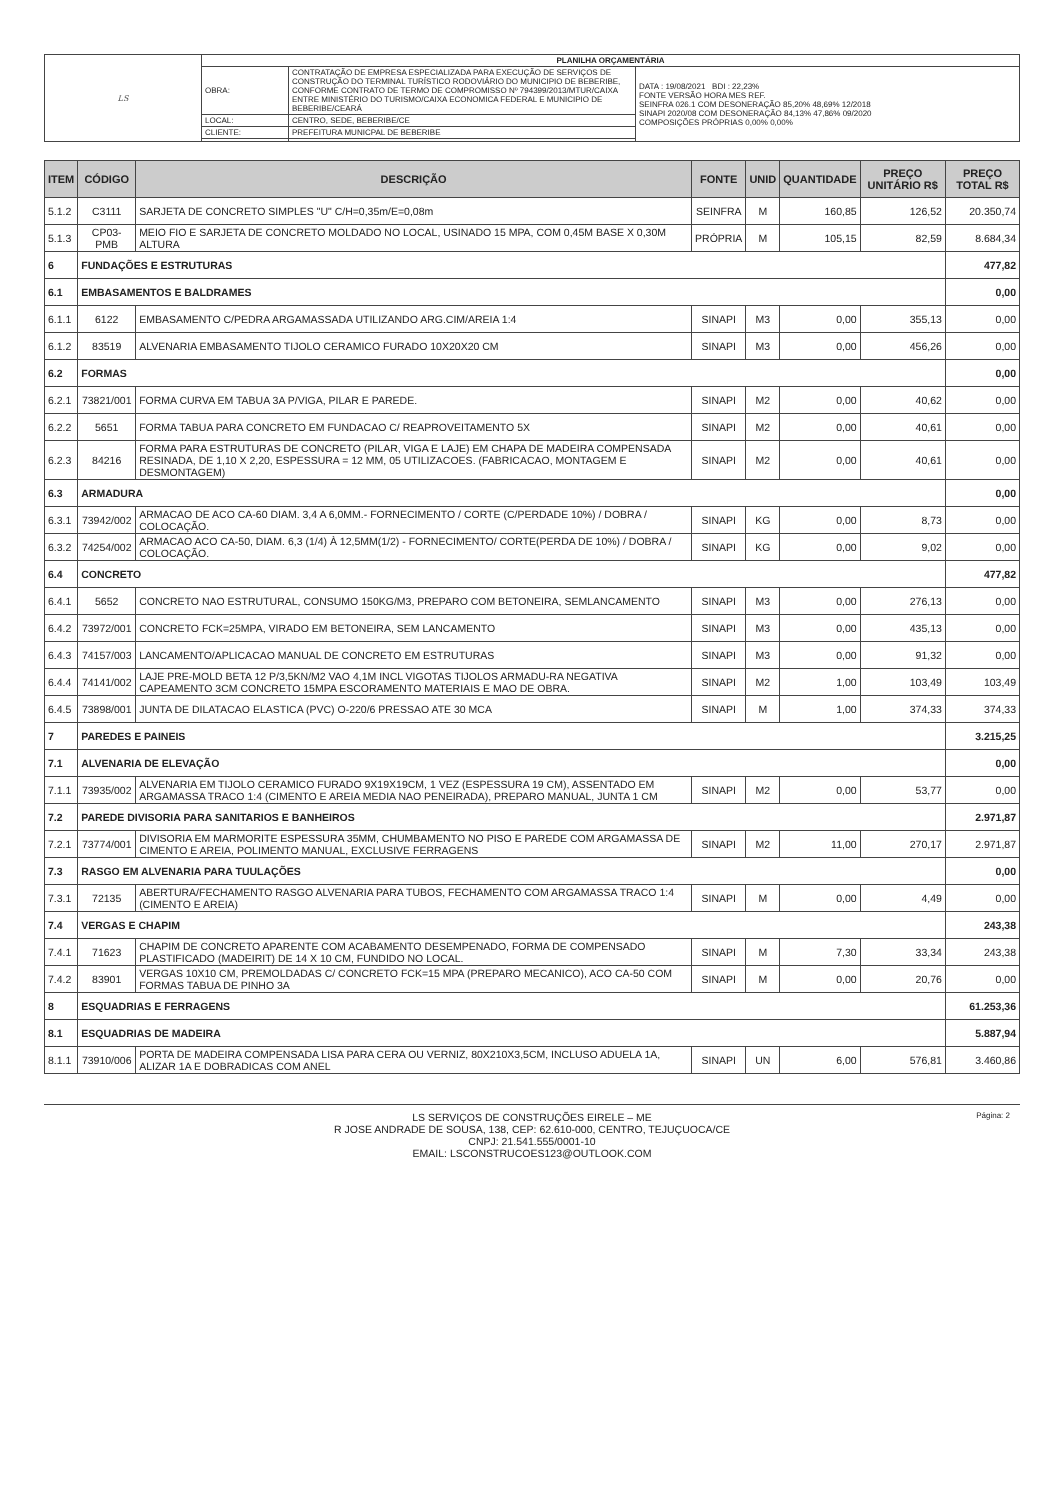| LS | PLANILHA ORÇAMENTÁRIA | | |
| | OBRA: | CONTRATAÇÃO DE EMPRESA ESPECIALIZADA PARA EXECUÇÃO DE SERVIÇOS DE CONSTRUÇÃO DO TERMINAL TURÍSTICO RODOVIÁRIO DO MUNICIPIO DE BEBERIBE, CONFORME CONTRATO DE TERMO DE COMPROMISSO Nº 794399/2013/MTUR/CAIXA ENTRE MINISTÉRIO DO TURISMO/CAIXA ECONOMICA FEDERAL E MUNICIPIO DE BEBERIBE/CEARÁ | DATA : 19/08/2021 BDI : 22,23% FONTE VERSÃO HORA MES REF. SEINFRA 026.1 COM DESONERAÇÃO 85,20% 48,69% 12/2018 SINAPI 2020/08 COM DESONERAÇÃO 84,13% 47,86% 09/2020 COMPOSIÇÕES PRÓPRIAS 0,00% 0,00% |
| | LOCAL: | CENTRO, SEDE, BEBERIBE/CE | |
| | CLIENTE: | PREFEITURA MUNICPAL DE BEBERIBE | |
| ITEM | CÓDIGO | DESCRIÇÃO | FONTE | UNID | QUANTIDADE | PREÇO UNITÁRIO R$ | PREÇO TOTAL R$ |
| --- | --- | --- | --- | --- | --- | --- | --- |
| 5.1.2 | C3111 | SARJETA DE CONCRETO SIMPLES "U" C/H=0,35m/E=0,08m | SEINFRA | M | 160,85 | 126,52 | 20.350,74 |
| 5.1.3 | CP03-PMB | MEIO FIO E SARJETA DE CONCRETO MOLDADO NO LOCAL, USINADO 15 MPA, COM 0,45M BASE X 0,30M ALTURA | PRÓPRIA | M | 105,15 | 82,59 | 8.684,34 |
| 6 | FUNDAÇÕES E ESTRUTURAS | | | | | | 477,82 |
| 6.1 | EMBASAMENTOS E BALDRAMES | | | | | | 0,00 |
| 6.1.1 | 6122 | EMBASAMENTO C/PEDRA ARGAMASSADA UTILIZANDO ARG.CIM/AREIA 1:4 | SINAPI | M3 | 0,00 | 355,13 | 0,00 |
| 6.1.2 | 83519 | ALVENARIA EMBASAMENTO TIJOLO CERAMICO FURADO 10X20X20 CM | SINAPI | M3 | 0,00 | 456,26 | 0,00 |
| 6.2 | FORMAS | | | | | | 0,00 |
| 6.2.1 | 73821/001 | FORMA CURVA EM TABUA 3A P/VIGA, PILAR E PAREDE. | SINAPI | M2 | 0,00 | 40,62 | 0,00 |
| 6.2.2 | 5651 | FORMA TABUA PARA CONCRETO EM FUNDACAO C/ REAPROVEITAMENTO 5X | SINAPI | M2 | 0,00 | 40,61 | 0,00 |
| 6.2.3 | 84216 | FORMA PARA ESTRUTURAS DE CONCRETO (PILAR, VIGA E LAJE) EM CHAPA DE MADEIRA COMPENSADA RESINADA, DE 1,10 X 2,20, ESPESSURA = 12 MM, 05 UTILIZACOES. (FABRICACAO, MONTAGEM E DESMONTAGEM) | SINAPI | M2 | 0,00 | 40,61 | 0,00 |
| 6.3 | ARMADURA | | | | | | 0,00 |
| 6.3.1 | 73942/002 | ARMACAO DE ACO CA-60 DIAM. 3,4 A 6,0MM.- FORNECIMENTO / CORTE (C/PERDADE 10%) / DOBRA / COLOCAÇÃO. | SINAPI | KG | 0,00 | 8,73 | 0,00 |
| 6.3.2 | 74254/002 | ARMACAO ACO CA-50, DIAM. 6,3 (1/4) À 12,5MM(1/2) - FORNECIMENTO/ CORTE(PERDA DE 10%) / DOBRA / COLOCAÇÃO. | SINAPI | KG | 0,00 | 9,02 | 0,00 |
| 6.4 | CONCRETO | | | | | | 477,82 |
| 6.4.1 | 5652 | CONCRETO NAO ESTRUTURAL, CONSUMO 150KG/M3, PREPARO COM BETONEIRA, SEMLANCAMENTO | SINAPI | M3 | 0,00 | 276,13 | 0,00 |
| 6.4.2 | 73972/001 | CONCRETO FCK=25MPA, VIRADO EM BETONEIRA, SEM LANCAMENTO | SINAPI | M3 | 0,00 | 435,13 | 0,00 |
| 6.4.3 | 74157/003 | LANCAMENTO/APLICACAO MANUAL DE CONCRETO EM ESTRUTURAS | SINAPI | M3 | 0,00 | 91,32 | 0,00 |
| 6.4.4 | 74141/002 | LAJE PRE-MOLD BETA 12 P/3,5KN/M2 VAO 4,1M INCL VIGOTAS TIJOLOS ARMADU-RA NEGATIVA CAPEAMENTO 3CM CONCRETO 15MPA ESCORAMENTO MATERIAIS E MAO DE OBRA. | SINAPI | M2 | 1,00 | 103,49 | 103,49 |
| 6.4.5 | 73898/001 | JUNTA DE DILATACAO ELASTICA (PVC) O-220/6 PRESSAO ATE 30 MCA | SINAPI | M | 1,00 | 374,33 | 374,33 |
| 7 | PAREDES E PAINEIS | | | | | | 3.215,25 |
| 7.1 | ALVENARIA DE ELEVAÇÃO | | | | | | 0,00 |
| 7.1.1 | 73935/002 | ALVENARIA EM TIJOLO CERAMICO FURADO 9X19X19CM, 1 VEZ (ESPESSURA 19 CM), ASSENTADO EM ARGAMASSA TRACO 1:4 (CIMENTO E AREIA MEDIA NAO PENEIRADA), PREPARO MANUAL, JUNTA 1 CM | SINAPI | M2 | 0,00 | 53,77 | 0,00 |
| 7.2 | PAREDE DIVISORIA PARA SANITARIOS E BANHEIROS | | | | | | 2.971,87 |
| 7.2.1 | 73774/001 | DIVISORIA EM MARMORITE ESPESSURA 35MM, CHUMBAMENTO NO PISO E PAREDE COM ARGAMASSA DE CIMENTO E AREIA, POLIMENTO MANUAL, EXCLUSIVE FERRAGENS | SINAPI | M2 | 11,00 | 270,17 | 2.971,87 |
| 7.3 | RASGO EM ALVENARIA PARA TUULAÇÕES | | | | | | 0,00 |
| 7.3.1 | 72135 | ABERTURA/FECHAMENTO RASGO ALVENARIA PARA TUBOS, FECHAMENTO COM ARGAMASSA TRACO 1:4 (CIMENTO E AREIA) | SINAPI | M | 0,00 | 4,49 | 0,00 |
| 7.4 | VERGAS E CHAPIM | | | | | | 243,38 |
| 7.4.1 | 71623 | CHAPIM DE CONCRETO APARENTE COM ACABAMENTO DESEMPENADO, FORMA DE COMPENSADO PLASTIFICADO (MADEIRIT) DE 14 X 10 CM, FUNDIDO NO LOCAL. | SINAPI | M | 7,30 | 33,34 | 243,38 |
| 7.4.2 | 83901 | VERGAS 10X10 CM, PREMOLDADAS C/ CONCRETO FCK=15 MPA (PREPARO MECANICO), ACO CA-50 COM FORMAS TABUA DE PINHO 3A | SINAPI | M | 0,00 | 20,76 | 0,00 |
| 8 | ESQUADRIAS E FERRAGENS | | | | | | 61.253,36 |
| 8.1 | ESQUADRIAS DE MADEIRA | | | | | | 5.887,94 |
| 8.1.1 | 73910/006 | PORTA DE MADEIRA COMPENSADA LISA PARA CERA OU VERNIZ, 80X210X3,5CM, INCLUSO ADUELA 1A, ALIZAR 1A E DOBRADICAS COM ANEL | SINAPI | UN | 6,00 | 576,81 | 3.460,86 |
Página: 2
LS SERVIÇOS DE CONSTRUÇÕES EIRELE – ME
R JOSE ANDRADE DE SOUSA, 138, CEP: 62.610-000, CENTRO, TEJUÇUOCA/CE
CNPJ: 21.541.555/0001-10
EMAIL: LSCONSTRUCOES123@OUTLOOK.COM